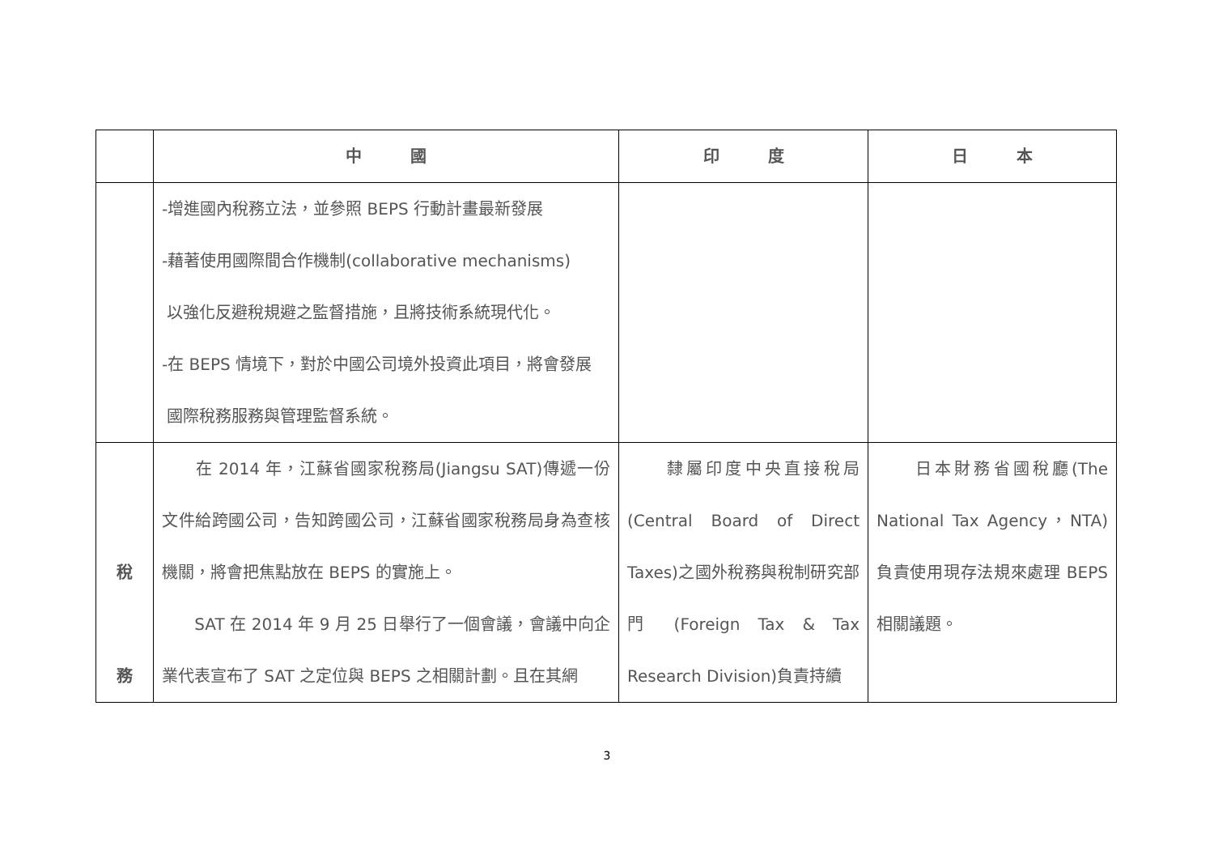| | 中 國 | 印 度 | 日 本 |
| --- | --- | --- | --- |
| | -增進國內稅務立法，並參照 BEPS 行動計畫最新發展 -藉著使用國際間合作機制(collaborative mechanisms) 以強化反避稅規避之監督措施，且將技術系統現代化。 -在 BEPS 情境下，對於中國公司境外投資此項目，將會發展 國際稅務服務與管理監督系統。 | | |
| 稅 務 | 在 2014 年，江蘇省國家稅務局(Jiangsu SAT)傳遞一份文件給跨國公司，告知跨國公司，江蘇省國家稅務局身為查核機關，將會把焦點放在 BEPS 的實施上。 SAT 在 2014 年 9 月 25 日舉行了一個會議，會議中向企業代表宣布了 SAT 之定位與 BEPS 之相關計劃。且在其網 | 隸屬印度中央直接稅局 (Central Board of Direct Taxes)之國外稅務與稅制研究部門 (Foreign Tax & Tax Research Division)負責持續 | 日本財務省國稅廳(The National Tax Agency，NTA)負責使用現存法規來處理 BEPS 相關議題。 |
3